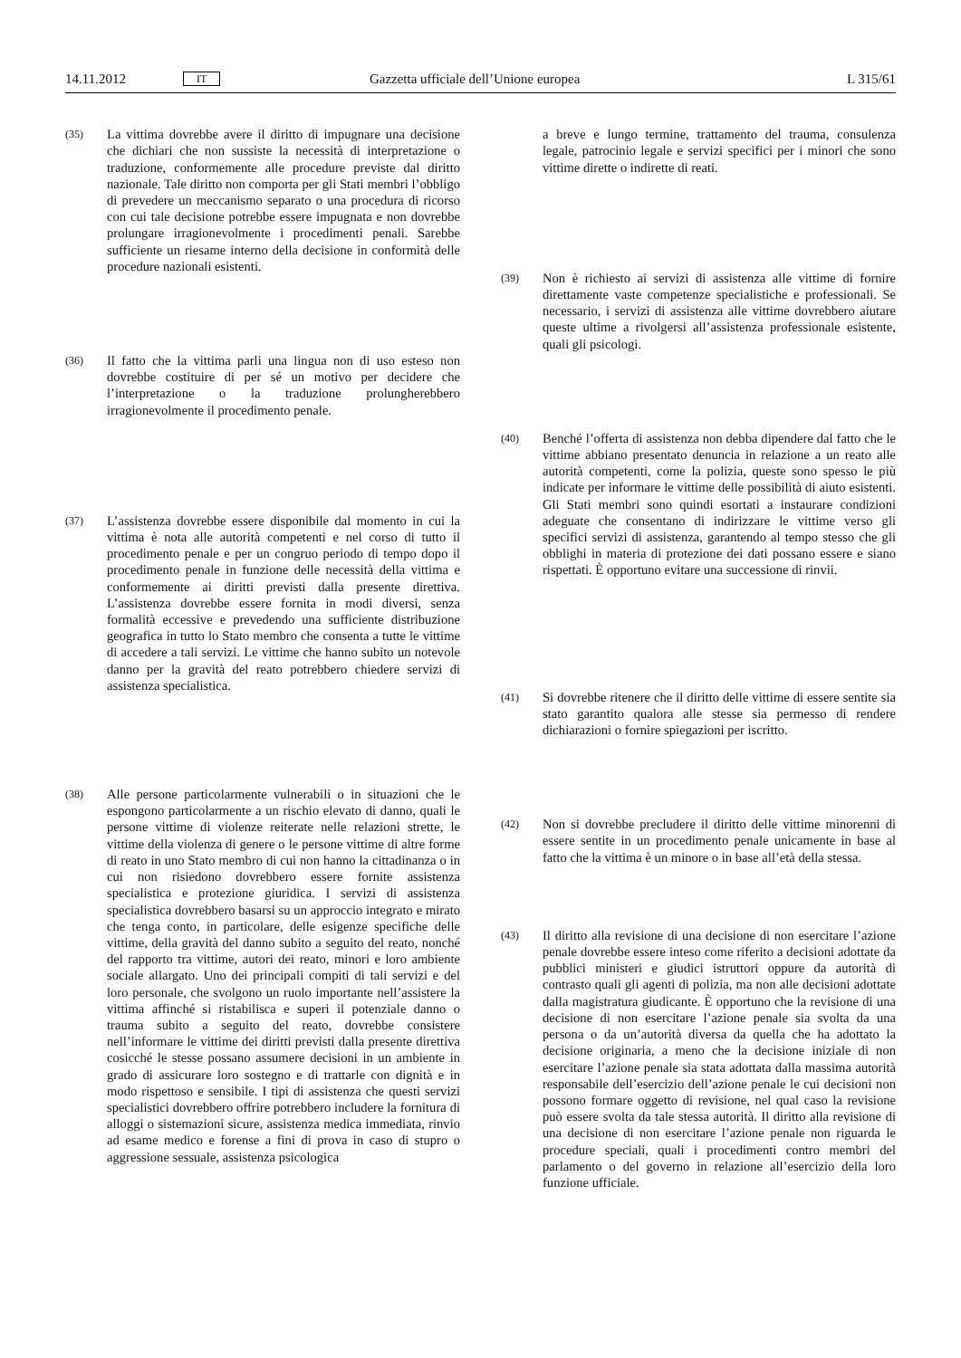14.11.2012 IT Gazzetta ufficiale dell’Unione europea L 315/61
(35) La vittima dovrebbe avere il diritto di impugnare una decisione che dichiari che non sussiste la necessità di interpretazione o traduzione, conformemente alle procedure previste dal diritto nazionale. Tale diritto non comporta per gli Stati membri l’obbligo di prevedere un meccanismo separato o una procedura di ricorso con cui tale decisione potrebbe essere impugnata e non dovrebbe prolungare irragionevolmente i procedimenti penali. Sarebbe sufficiente un riesame interno della decisione in conformità delle procedure nazionali esistenti.
(36) Il fatto che la vittima parli una lingua non di uso esteso non dovrebbe costituire di per sé un motivo per decidere che l’interpretazione o la traduzione prolungherebbero irragionevolmente il procedimento penale.
(37) L’assistenza dovrebbe essere disponibile dal momento in cui la vittima è nota alle autorità competenti e nel corso di tutto il procedimento penale e per un congruo periodo di tempo dopo il procedimento penale in funzione delle necessità della vittima e conformemente ai diritti previsti dalla presente direttiva. L’assistenza dovrebbe essere fornita in modi diversi, senza formalità eccessive e prevedendo una sufficiente distribuzione geografica in tutto lo Stato membro che consenta a tutte le vittime di accedere a tali servizi. Le vittime che hanno subito un notevole danno per la gravità del reato potrebbero chiedere servizi di assistenza specialistica.
(38) Alle persone particolarmente vulnerabili o in situazioni che le espongono particolarmente a un rischio elevato di danno, quali le persone vittime di violenze reiterate nelle relazioni strette, le vittime della violenza di genere o le persone vittime di altre forme di reato in uno Stato membro di cui non hanno la cittadinanza o in cui non risiedono dovrebbero essere fornite assistenza specialistica e protezione giuridica. I servizi di assistenza specialistica dovrebbero basarsi su un approccio integrato e mirato che tenga conto, in particolare, delle esigenze specifiche delle vittime, della gravità del danno subito a seguito del reato, nonché del rapporto tra vittime, autori dei reato, minori e loro ambiente sociale allargato. Uno dei principali compiti di tali servizi e del loro personale, che svolgono un ruolo importante nell’assistere la vittima affinché si ristabilisca e superi il potenziale danno o trauma subito a seguito del reato, dovrebbe consistere nell’informare le vittime dei diritti previsti dalla presente direttiva cosicché le stesse possano assumere decisioni in un ambiente in grado di assicurare loro sostegno e di trattarle con dignità e in modo rispettoso e sensibile. I tipi di assistenza che questi servizi specialistici dovrebbero offrire potrebbero includere la fornitura di alloggi o sistemazioni sicure, assistenza medica immediata, rinvio ad esame medico e forense a fini di prova in caso di stupro o aggressione sessuale, assistenza psicologica
a breve e lungo termine, trattamento del trauma, consulenza legale, patrocinio legale e servizi specifici per i minori che sono vittime dirette o indirette di reati.
(39) Non è richiesto ai servizi di assistenza alle vittime di fornire direttamente vaste competenze specialistiche e professionali. Se necessario, i servizi di assistenza alle vittime dovrebbero aiutare queste ultime a rivolgersi all’assistenza professionale esistente, quali gli psicologi.
(40) Benché l’offerta di assistenza non debba dipendere dal fatto che le vittime abbiano presentato denuncia in relazione a un reato alle autorità competenti, come la polizia, queste sono spesso le più indicate per informare le vittime delle possibilità di aiuto esistenti. Gli Stati membri sono quindi esortati a instaurare condizioni adeguate che consentano di indirizzare le vittime verso gli specifici servizi di assistenza, garantendo al tempo stesso che gli obblighi in materia di protezione dei dati possano essere e siano rispettati. È opportuno evitare una successione di rinvii.
(41) Si dovrebbe ritenere che il diritto delle vittime di essere sentite sia stato garantito qualora alle stesse sia permesso di rendere dichiarazioni o fornire spiegazioni per iscritto.
(42) Non si dovrebbe precludere il diritto delle vittime minorenni di essere sentite in un procedimento penale unicamente in base al fatto che la vittima è un minore o in base all’età della stessa.
(43) Il diritto alla revisione di una decisione di non esercitare l’azione penale dovrebbe essere inteso come riferito a decisioni adottate da pubblici ministeri e giudici istruttori oppure da autorità di contrasto quali gli agenti di polizia, ma non alle decisioni adottate dalla magistratura giudicante. È opportuno che la revisione di una decisione di non esercitare l’azione penale sia svolta da una persona o da un’autorità diversa da quella che ha adottato la decisione originaria, a meno che la decisione iniziale di non esercitare l’azione penale sia stata adottata dalla massima autorità responsabile dell’esercizio dell’azione penale le cui decisioni non possono formare oggetto di revisione, nel qual caso la revisione può essere svolta da tale stessa autorità. Il diritto alla revisione di una decisione di non esercitare l’azione penale non riguarda le procedure speciali, quali i procedimenti contro membri del parlamento o del governo in relazione all’esercizio della loro funzione ufficiale.